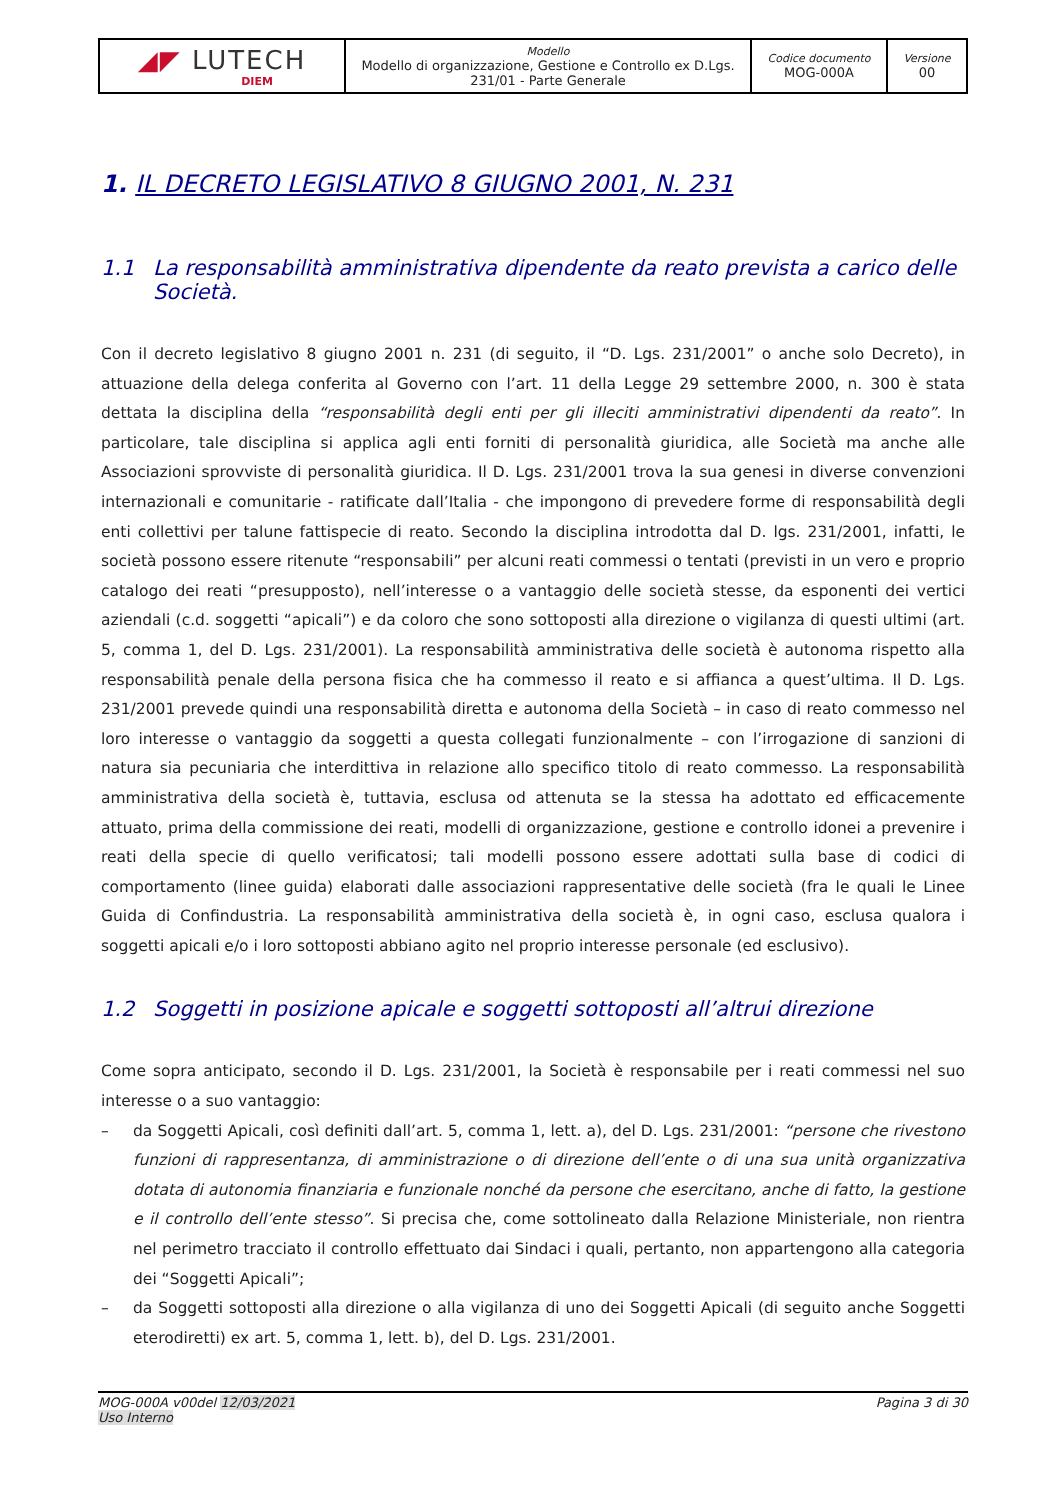| ◢◤ LUTECH DIEM | Modello Modello di organizzazione, Gestione e Controllo ex D.Lgs. 231/01 - Parte Generale | Codice documento MOG-000A | Versione 00 |
1. IL DECRETO LEGISLATIVO 8 GIUGNO 2001, N. 231
1.1 La responsabilità amministrativa dipendente da reato prevista a carico delle Società.
Con il decreto legislativo 8 giugno 2001 n. 231 (di seguito, il “D. Lgs. 231/2001” o anche solo Decreto), in attuazione della delega conferita al Governo con l’art. 11 della Legge 29 settembre 2000, n. 300 è stata dettata la disciplina della “responsabilità degli enti per gli illeciti amministrativi dipendenti da reato”. In particolare, tale disciplina si applica agli enti forniti di personalità giuridica, alle Società ma anche alle Associazioni sprovviste di personalità giuridica. Il D. Lgs. 231/2001 trova la sua genesi in diverse convenzioni internazionali e comunitarie - ratificate dall’Italia - che impongono di prevedere forme di responsabilità degli enti collettivi per talune fattispecie di reato. Secondo la disciplina introdotta dal D. lgs. 231/2001, infatti, le società possono essere ritenute “responsabili” per alcuni reati commessi o tentati (previsti in un vero e proprio catalogo dei reati “presupposto), nell’interesse o a vantaggio delle società stesse, da esponenti dei vertici aziendali (c.d. soggetti “apicali”) e da coloro che sono sottoposti alla direzione o vigilanza di questi ultimi (art. 5, comma 1, del D. Lgs. 231/2001). La responsabilità amministrativa delle società è autonoma rispetto alla responsabilità penale della persona fisica che ha commesso il reato e si affianca a quest’ultima. Il D. Lgs. 231/2001 prevede quindi una responsabilità diretta e autonoma della Società – in caso di reato commesso nel loro interesse o vantaggio da soggetti a questa collegati funzionalmente – con l’irrogazione di sanzioni di natura sia pecuniaria che interdittiva in relazione allo specifico titolo di reato commesso. La responsabilità amministrativa della società è, tuttavia, esclusa od attenuta se la stessa ha adottato ed efficacemente attuato, prima della commissione dei reati, modelli di organizzazione, gestione e controllo idonei a prevenire i reati della specie di quello verificatosi; tali modelli possono essere adottati sulla base di codici di comportamento (linee guida) elaborati dalle associazioni rappresentative delle società (fra le quali le Linee Guida di Confindustria. La responsabilità amministrativa della società è, in ogni caso, esclusa qualora i soggetti apicali e/o i loro sottoposti abbiano agito nel proprio interesse personale (ed esclusivo).
1.2 Soggetti in posizione apicale e soggetti sottoposti all’altrui direzione
Come sopra anticipato, secondo il D. Lgs. 231/2001, la Società è responsabile per i reati commessi nel suo interesse o a suo vantaggio:
– da Soggetti Apicali, così definiti dall’art. 5, comma 1, lett. a), del D. Lgs. 231/2001: “persone che rivestono funzioni di rappresentanza, di amministrazione o di direzione dell’ente o di una sua unità organizzativa dotata di autonomia finanziaria e funzionale nonché da persone che esercitano, anche di fatto, la gestione e il controllo dell’ente stesso”. Si precisa che, come sottolineato dalla Relazione Ministeriale, non rientra nel perimetro tracciato il controllo effettuato dai Sindaci i quali, pertanto, non appartengono alla categoria dei “Soggetti Apicali”;
– da Soggetti sottoposti alla direzione o alla vigilanza di uno dei Soggetti Apicali (di seguito anche Soggetti eterodiretti) ex art. 5, comma 1, lett. b), del D. Lgs. 231/2001.
MOG-000A v00del 12/03/2021
Uso Interno
Pagina 3 di 30